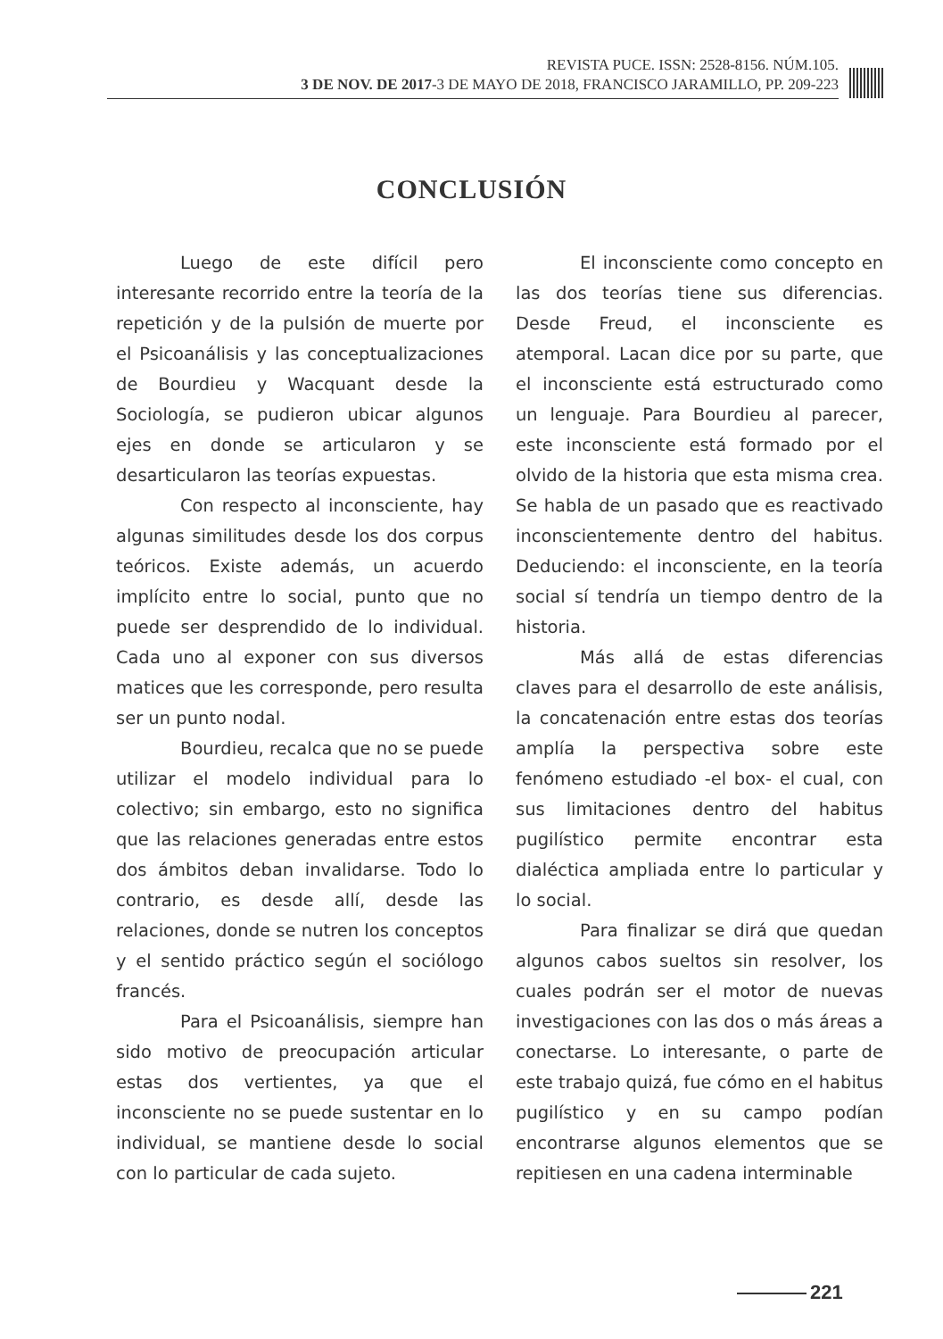REVISTA PUCE. ISSN: 2528-8156. NÚM.105.
3 DE NOV. DE 2017-3 DE MAYO DE 2018, FRANCISCO JARAMILLO, PP. 209-223
CONCLUSIÓN
Luego de este difícil pero interesante recorrido entre la teoría de la repetición y de la pulsión de muerte por el Psicoanálisis y las conceptualizaciones de Bourdieu y Wacquant desde la Sociología, se pudieron ubicar algunos ejes en donde se articularon y se desarticularon las teorías expuestas.
Con respecto al inconsciente, hay algunas similitudes desde los dos corpus teóricos. Existe además, un acuerdo implícito entre lo social, punto que no puede ser desprendido de lo individual. Cada uno al exponer con sus diversos matices que les corresponde, pero resulta ser un punto nodal.
Bourdieu, recalca que no se puede utilizar el modelo individual para lo colectivo; sin embargo, esto no significa que las relaciones generadas entre estos dos ámbitos deban invalidarse. Todo lo contrario, es desde allí, desde las relaciones, donde se nutren los conceptos y el sentido práctico según el sociólogo francés.
Para el Psicoanálisis, siempre han sido motivo de preocupación articular estas dos vertientes, ya que el inconsciente no se puede sustentar en lo individual, se mantiene desde lo social con lo particular de cada sujeto.
El inconsciente como concepto en las dos teorías tiene sus diferencias. Desde Freud, el inconsciente es atemporal. Lacan dice por su parte, que el inconsciente está estructurado como un lenguaje. Para Bourdieu al parecer, este inconsciente está formado por el olvido de la historia que esta misma crea. Se habla de un pasado que es reactivado inconscientemente dentro del habitus. Deduciendo: el inconsciente, en la teoría social sí tendría un tiempo dentro de la historia.
Más allá de estas diferencias claves para el desarrollo de este análisis, la concatenación entre estas dos teorías amplía la perspectiva sobre este fenómeno estudiado -el box- el cual, con sus limitaciones dentro del habitus pugilístico permite encontrar esta dialéctica ampliada entre lo particular y lo social.
Para finalizar se dirá que quedan algunos cabos sueltos sin resolver, los cuales podrán ser el motor de nuevas investigaciones con las dos o más áreas a conectarse. Lo interesante, o parte de este trabajo quizá, fue cómo en el habitus pugilístico y en su campo podían encontrarse algunos elementos que se repitiesen en una cadena interminable
221